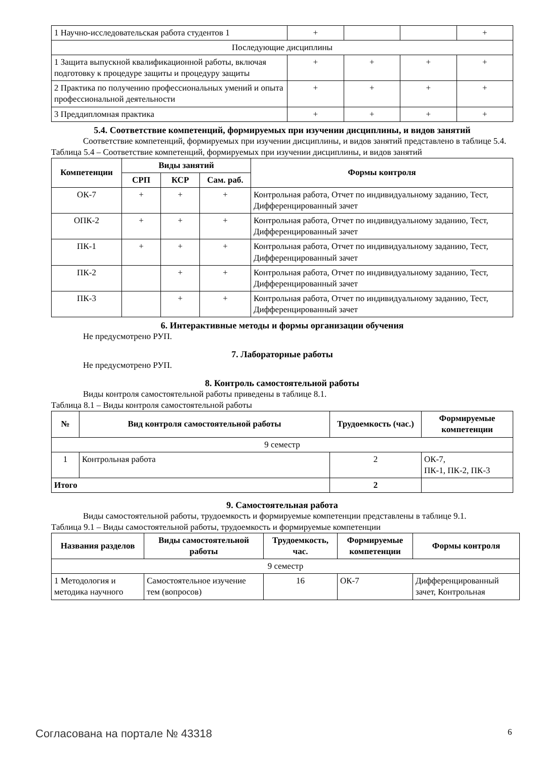| 1 Научно-исследовательская работа студентов 1 | + | | | + |
| Последующие дисциплины | | | | |
| 1 Защита выпускной квалификационной работы, включая подготовку к процедуре защиты и процедуру защиты | + | + | + | + |
| 2 Практика по получению профессиональных умений и опыта профессиональной деятельности | + | + | + | + |
| 3 Преддипломная практика | + | + | + | + |
5.4. Соответствие компетенций, формируемых при изучении дисциплины, и видов занятий
Соответствие компетенций, формируемых при изучении дисциплины, и видов занятий представлено в таблице 5.4.
Таблица 5.4 – Соответствие компетенций, формируемых при изучении дисциплины, и видов занятий
| Компетенции | Виды занятий | | | Формы контроля |
| --- | --- | --- | --- | --- |
| | СРП | КСР | Сам. раб. | |
| ОК-7 | + | + | + | Контрольная работа, Отчет по индивидуальному заданию, Тест, Дифференцированный зачет |
| ОПК-2 | + | + | + | Контрольная работа, Отчет по индивидуальному заданию, Тест, Дифференцированный зачет |
| ПК-1 | + | + | + | Контрольная работа, Отчет по индивидуальному заданию, Тест, Дифференцированный зачет |
| ПК-2 | | + | + | Контрольная работа, Отчет по индивидуальному заданию, Тест, Дифференцированный зачет |
| ПК-3 | | + | + | Контрольная работа, Отчет по индивидуальному заданию, Тест, Дифференцированный зачет |
6. Интерактивные методы и формы организации обучения
Не предусмотрено РУП.
7. Лабораторные работы
Не предусмотрено РУП.
8. Контроль самостоятельной работы
Виды контроля самостоятельной работы приведены в таблице 8.1.
Таблица 8.1 – Виды контроля самостоятельной работы
| № | Вид контроля самостоятельной работы | Трудоемкость (час.) | Формируемые компетенции |
| --- | --- | --- | --- |
| 9 семестр | | | |
| 1 | Контрольная работа | 2 | ОК-7, ПК-1, ПК-2, ПК-3 |
| Итого | | 2 | |
9. Самостоятельная работа
Виды самостоятельной работы, трудоемкость и формируемые компетенции представлены в таблице 9.1.
Таблица 9.1 – Виды самостоятельной работы, трудоемкость и формируемые компетенции
| Названия разделов | Виды самостоятельной работы | Трудоемкость, час. | Формируемые компетенции | Формы контроля |
| --- | --- | --- | --- | --- |
| 9 семестр | | | | |
| 1 Методология и методика научного | Самостоятельное изучение тем (вопросов) | 16 | ОК-7 | Дифференцированный зачет, Контрольная |
Согласована на портале № 43318 6